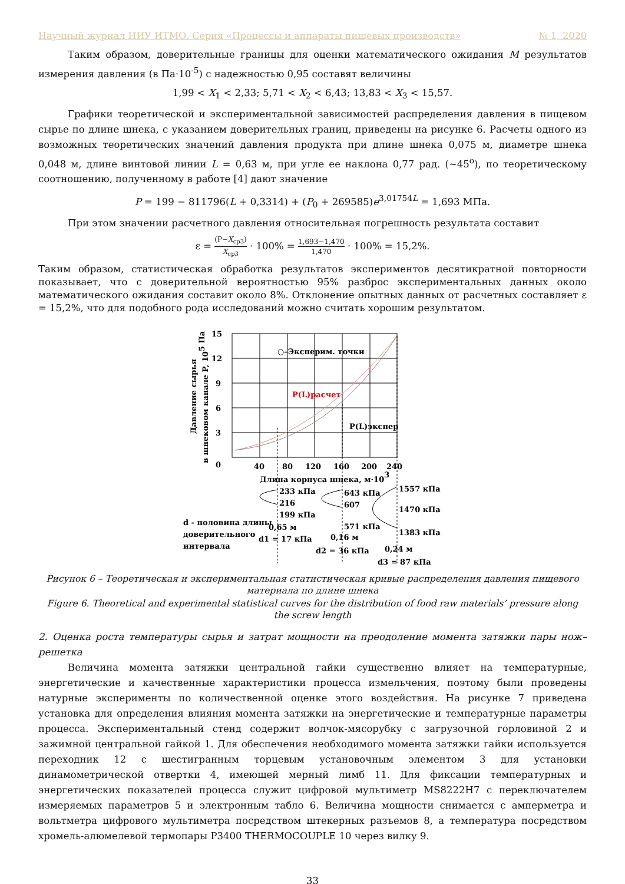Научный журнал НИУ ИТМО. Серия «Процессы и аппараты пищевых производств» № 1, 2020
Таким образом, доверительные границы для оценки математического ожидания M результатов измерения давления (в Па·10<sup>-5</sup>) с надежностью 0,95 составят величины
1,99 < X<sub>1</sub> < 2,33; 5,71 < X<sub>2</sub> < 6,43; 13,83 < X<sub>3</sub> < 15,57.
Графики теоретической и экспериментальной зависимостей распределения давления в пищевом сырье по длине шнека, с указанием доверительных границ, приведены на рисунке 6. Расчеты одного из возможных теоретических значений давления продукта при длине шнека 0,075 м, диаметре шнека 0,048 м, длине винтовой линии L = 0,63 м, при угле ее наклона 0,77 рад. (~45<sup>o</sup>), по теоретическому соотношению, полученному в работе [4] дают значение
P = 199 − 811796(L + 0,3314) + (P<sub>0</sub> + 269585)e<sup>3,01754L</sup> = 1,693 МПа.
При этом значении расчетного давления относительная погрешность результата составит
ε = (P−X<sub>ср3</sub>) X<sub>ср3</sub> · 100% = 1,693−1,470 1,470 · 100% = 15,2%.
Таким образом, статистическая обработка результатов экспериментов десятикратной повторности показывает, что с доверительной вероятностью 95% разброс экспериментальных данных около математического ожидания составит около 8%. Отклонение опытных данных от расчетных составляет ε = 15,2%, что для подобного рода исследований можно считать хорошим результатом.
15
12
9
6
3
0
40
80
120
160
200
240
Длина корпуса шнека, м·103
○–Эксперим. точки
P(L)расчет
P(L)экспер
Давление сырья
в шнековом канале P, 105 Па
233 кПа
216
199 кПа
643 кПа
607
571 кПа
1557 кПа
1470 кПа
1383 кПа
d - половина длины
доверительного
интервала
0,65 м
d1 = 17 кПа
0,16 м
d2 = 36 кПа
0,24 м
d3 = 87 кПа
Рисунок 6 – Теоретическая и экспериментальная статистическая кривые распределения давления пищевого материала по длине шнека
Figure 6. Theoretical and experimental statistical curves for the distribution of food raw materials’ pressure along the screw length
2. Оценка роста температуры сырья и затрат мощности на преодоление момента затяжки пары нож–решетка
Величина момента затяжки центральной гайки существенно влияет на температурные, энергетические и качественные характеристики процесса измельчения, поэтому были проведены натурные эксперименты по количественной оценке этого воздействия. На рисунке 7 приведена установка для определения влияния момента затяжки на энергетические и температурные параметры процесса. Экспериментальный стенд содержит волчок-мясорубку с загрузочной горловиной 2 и зажимной центральной гайкой 1. Для обеспечения необходимого момента затяжки гайки используется переходник 12 с шестигранным торцевым установочным элементом 3 для установки динамометрической отвертки 4, имеющей мерный лимб 11. Для фиксации температурных и энергетических показателей процесса служит цифровой мультиметр MS8222H7 с переключателем измеряемых параметров 5 и электронным табло 6. Величина мощности снимается с амперметра и вольтметра цифрового мультиметра посредством штекерных разъемов 8, а температура посредством хромель-алюмелевой термопары P3400 THERMOCOUPLE 10 через вилку 9.
33